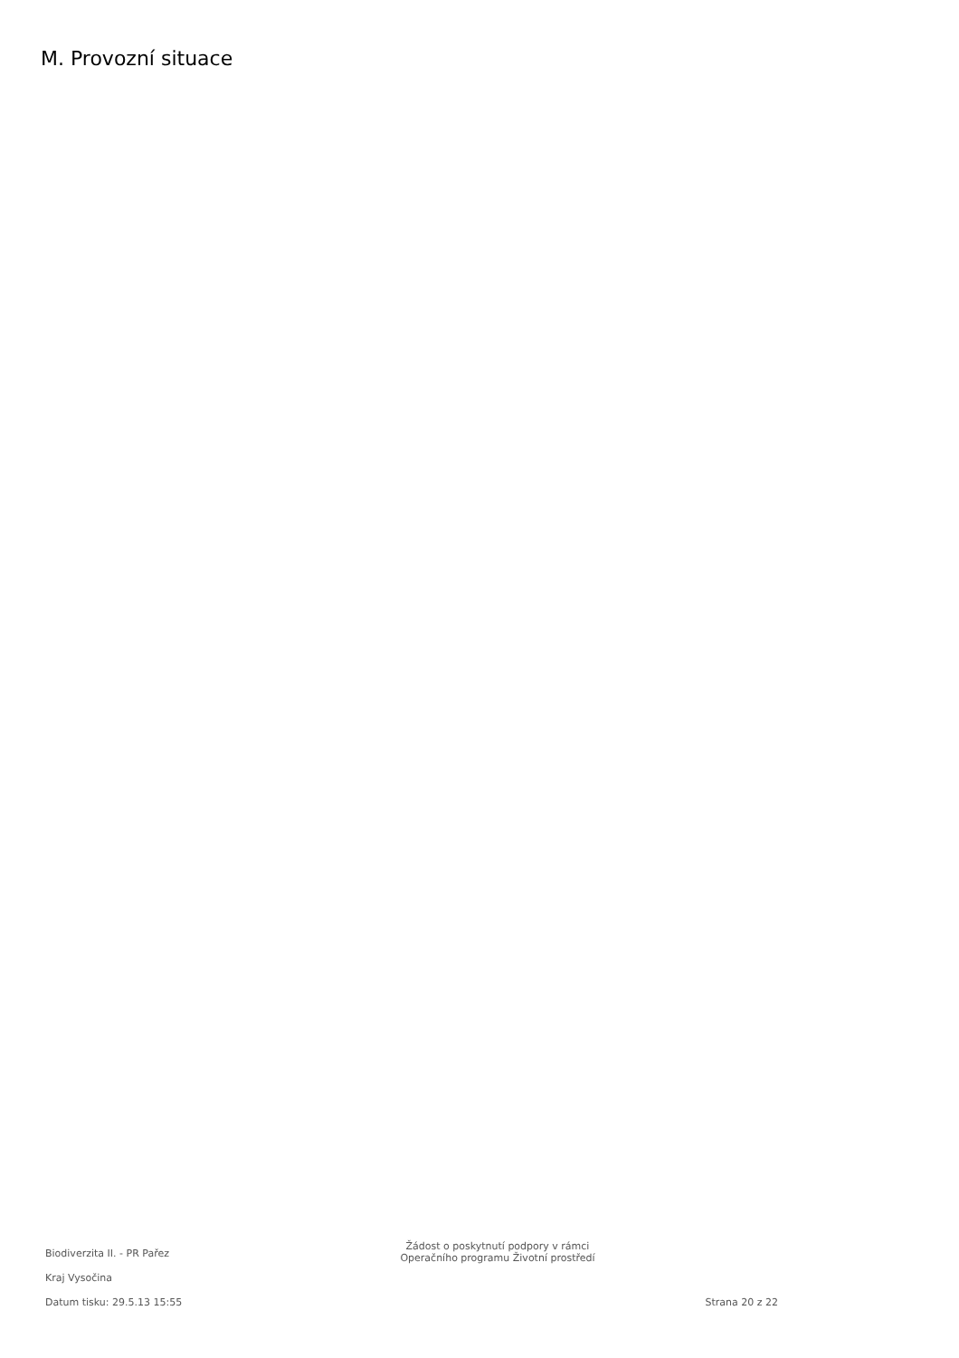M. Provozní situace
Biodiverzita II. - PR Pařez
Kraj Vysočina
Žádost o poskytnutí podpory v rámci
Operačního programu Životní prostředí
Datum tisku: 29.5.13 15:55 Strana 20 z 22